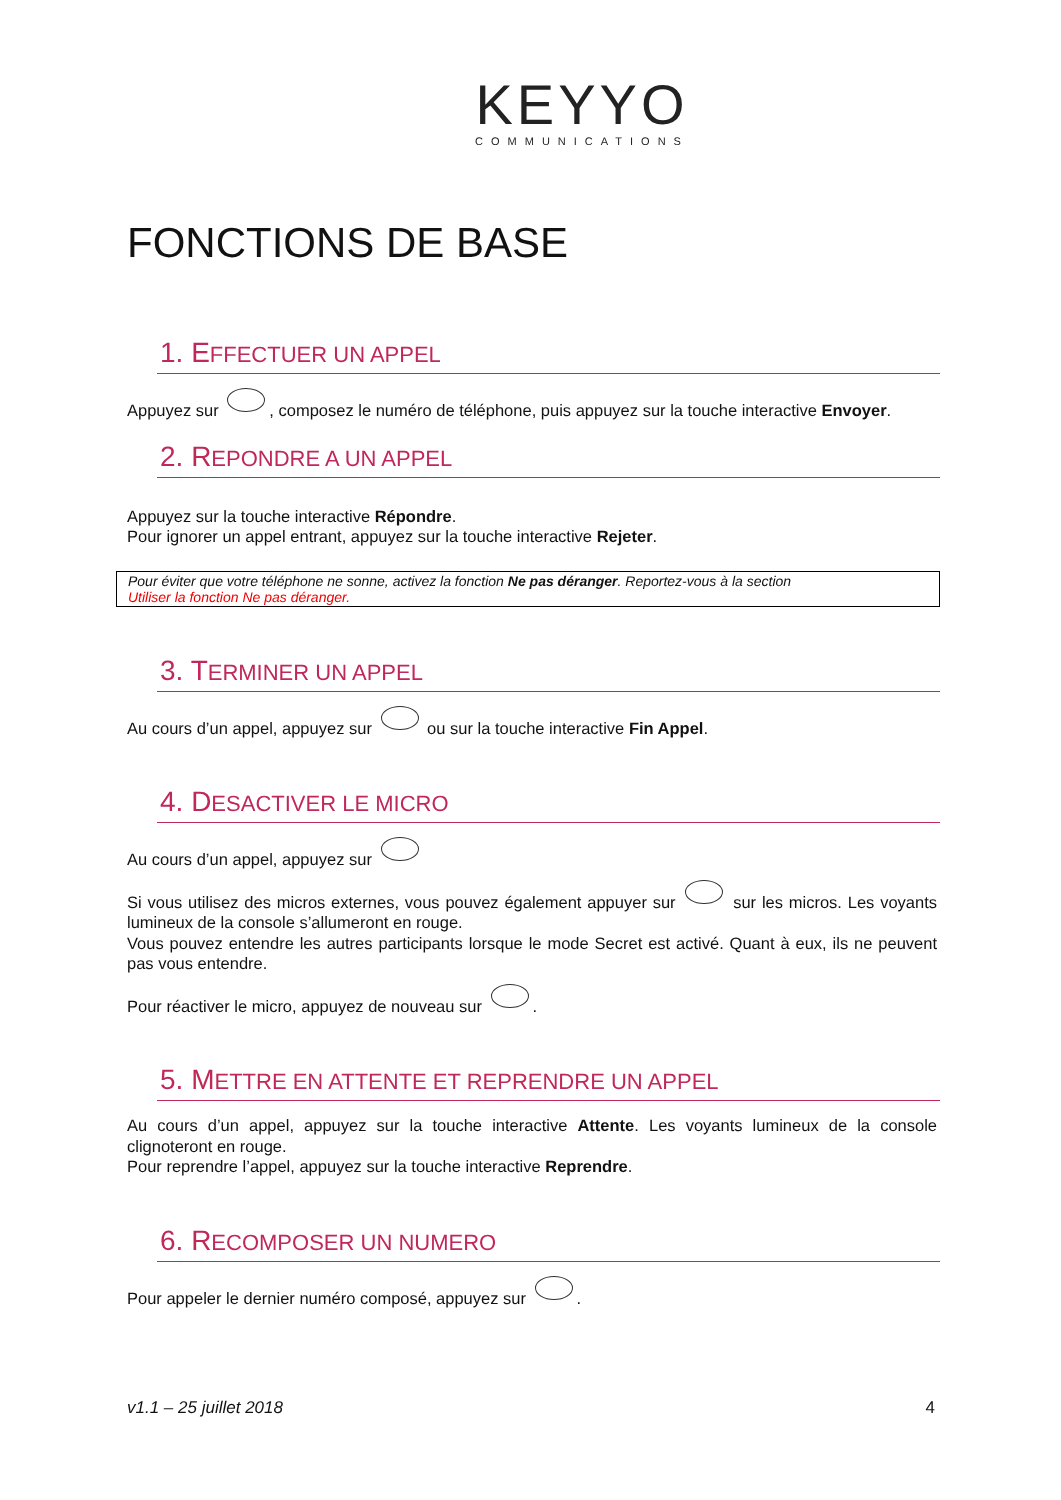KEYYO
COMMUNICATIONS
FONCTIONS DE BASE
1. EFFECTUER UN APPEL
Appuyez sur , composez le numéro de téléphone, puis appuyez sur la touche interactive Envoyer.
2. REPONDRE A UN APPEL
Appuyez sur la touche interactive Répondre.
Pour ignorer un appel entrant, appuyez sur la touche interactive Rejeter.
Pour éviter que votre téléphone ne sonne, activez la fonction Ne pas déranger. Reportez-vous à la section
Utiliser la fonction Ne pas déranger.
3. TERMINER UN APPEL
Au cours d’un appel, appuyez sur ou sur la touche interactive Fin Appel.
4. DESACTIVER LE MICRO
Au cours d’un appel, appuyez sur
Si vous utilisez des micros externes, vous pouvez également appuyer sur sur les micros. Les voyants lumineux de la console s’allumeront en rouge.
Vous pouvez entendre les autres participants lorsque le mode Secret est activé. Quant à eux, ils ne peuvent pas vous entendre.
Pour réactiver le micro, appuyez de nouveau sur .
5. METTRE EN ATTENTE ET REPRENDRE UN APPEL
Au cours d’un appel, appuyez sur la touche interactive Attente. Les voyants lumineux de la console clignoteront en rouge.
Pour reprendre l’appel, appuyez sur la touche interactive Reprendre.
6. RECOMPOSER UN NUMERO
Pour appeler le dernier numéro composé, appuyez sur .
v1.1 – 25 juillet 2018 4